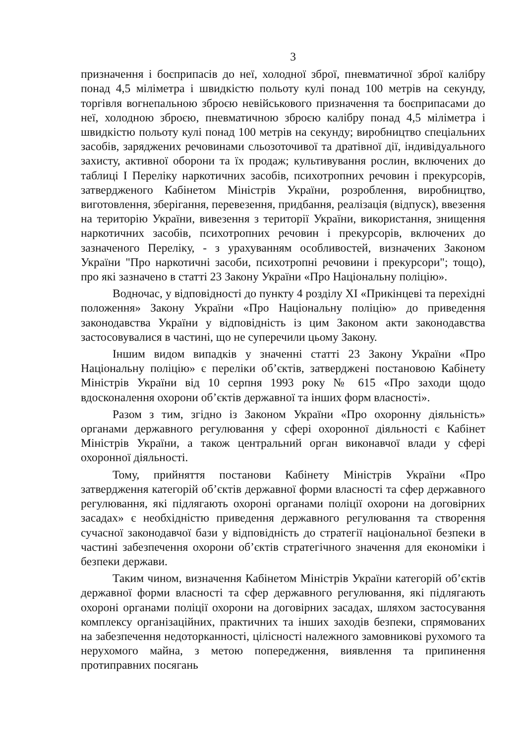3
призначення і боєприпасів до неї, холодної зброї, пневматичної зброї калібру понад 4,5 міліметра і швидкістю польоту кулі понад 100 метрів на секунду, торгівля вогнепальною зброєю невійськового призначення та боєприпасами до неї, холодною зброєю, пневматичною зброєю калібру понад 4,5 міліметра і швидкістю польоту кулі понад 100 метрів на секунду; виробництво спеціальних засобів, заряджених речовинами сльозоточивої та дратівної дії, індивідуального захисту, активної оборони та їх продаж; культивування рослин, включених до таблиці I Переліку наркотичних засобів, психотропних речовин і прекурсорів, затвердженого Кабінетом Міністрів України, розроблення, виробництво, виготовлення, зберігання, перевезення, придбання, реалізація (відпуск), ввезення на територію України, вивезення з території України, використання, знищення наркотичних засобів, психотропних речовин і прекурсорів, включених до зазначеного Переліку, - з урахуванням особливостей, визначених Законом України "Про наркотичні засоби, психотропні речовини і прекурсори"; тощо), про які зазначено в статті 23 Закону України «Про Національну поліцію».
Водночас, у відповідності до пункту 4 розділу XI «Прикінцеві та перехідні положення» Закону України «Про Національну поліцію» до приведення законодавства України у відповідність із цим Законом акти законодавства застосовувалися в частині, що не суперечили цьому Закону.
Іншим видом випадків у значенні статті 23 Закону України «Про Національну поліцію» є переліки об’єктів, затверджені постановою Кабінету Міністрів України від 10 серпня 1993 року № 615 «Про заходи щодо вдосконалення охорони об’єктів державної та інших форм власності».
Разом з тим, згідно із Законом України «Про охоронну діяльність» органами державного регулювання у сфері охоронної діяльності є Кабінет Міністрів України, а також центральний орган виконавчої влади у сфері охоронної діяльності.
Тому, прийняття постанови Кабінету Міністрів України «Про затвердження категорій об’єктів державної форми власності та сфер державного регулювання, які підлягають охороні органами поліції охорони на договірних засадах» є необхідністю приведення державного регулювання та створення сучасної законодавчої бази у відповідність до стратегії національної безпеки в частині забезпечення охорони об’єктів стратегічного значення для економіки і безпеки держави.
Таким чином, визначення Кабінетом Міністрів України категорій об’єктів державної форми власності та сфер державного регулювання, які підлягають охороні органами поліції охорони на договірних засадах, шляхом застосування комплексу організаційних, практичних та інших заходів безпеки, спрямованих на забезпечення недоторканності, цілісності належного замовникові рухомого та нерухомого майна, з метою попередження, виявлення та припинення протиправних посягань